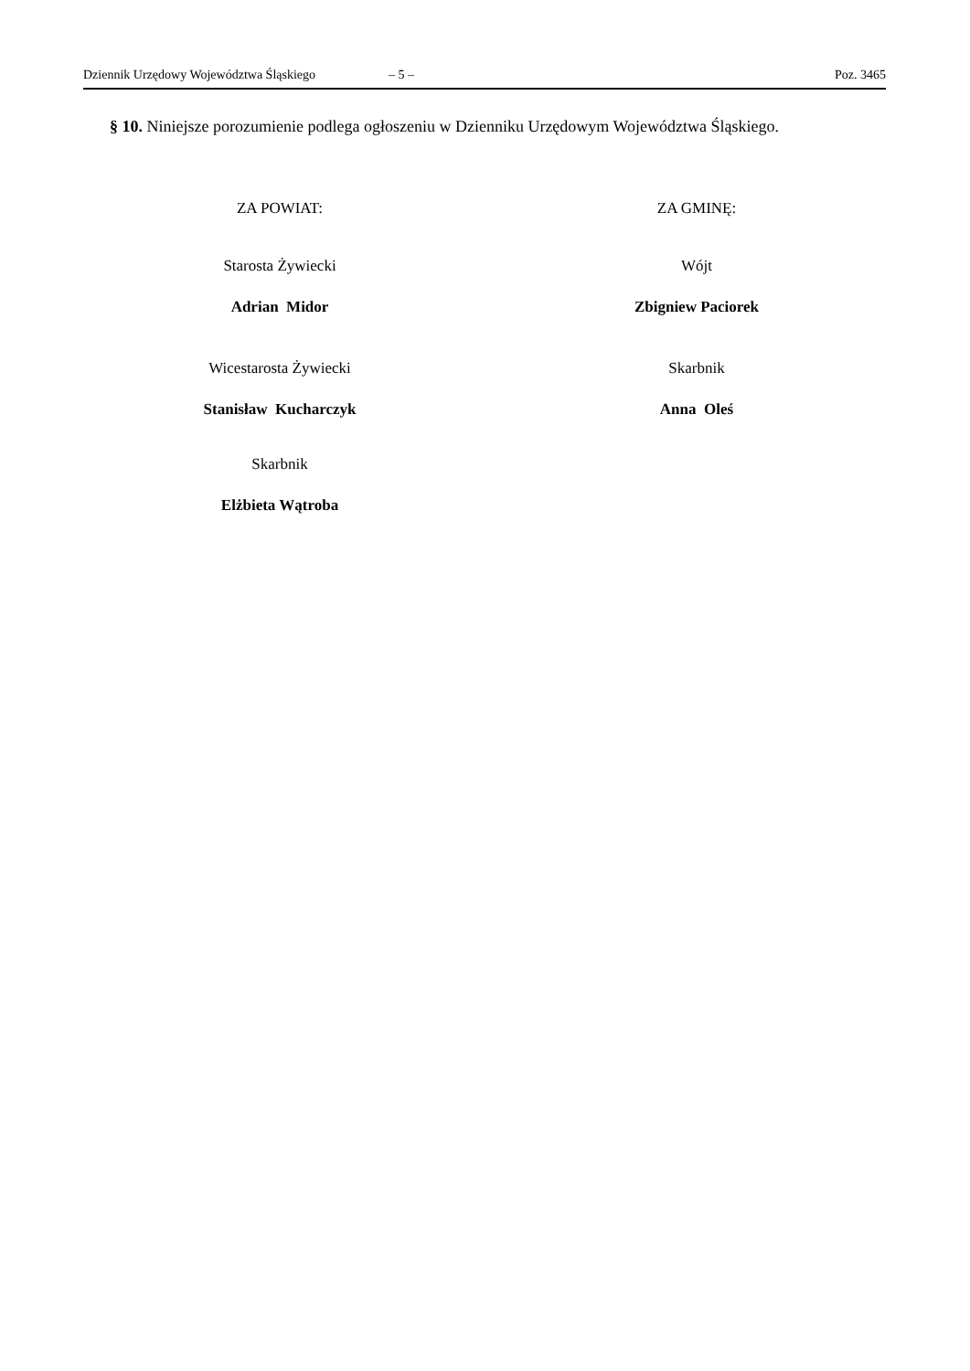Dziennik Urzędowy Województwa Śląskiego – 5 – Poz. 3465
§ 10. Niniejsze porozumienie podlega ogłoszeniu w Dzienniku Urzędowym Województwa Śląskiego.
ZA POWIAT:
Starosta Żywiecki
Adrian Midor
Wicestarosta Żywiecki
Stanisław Kucharczyk
Skarbnik
Elżbieta Wątroba
ZA GMINĘ:
Wójt
Zbigniew Paciorek
Skarbnik
Anna Oleś